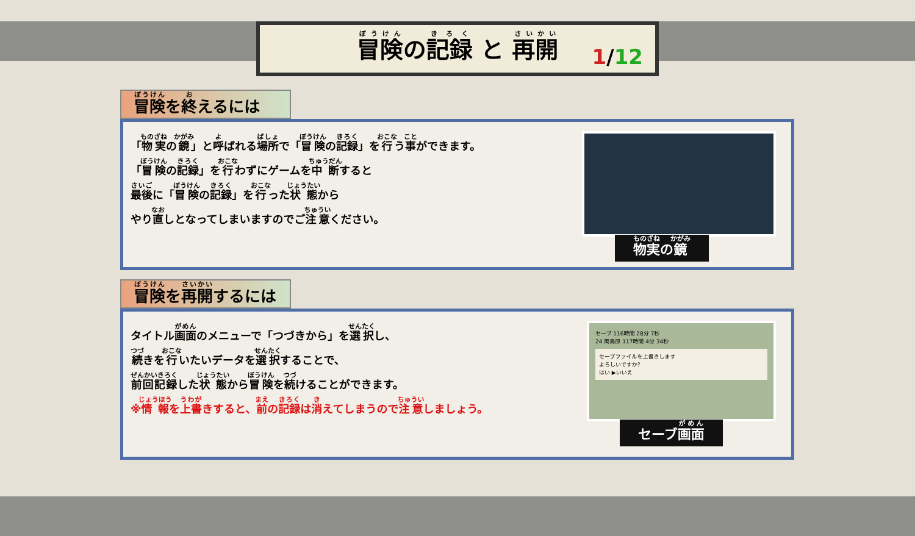冒険の記録 と 再開
1/12
冒険を終えるには
「物実の鏡」と呼ばれる場所で「冒険の記録」を行う事ができます。
「冒険の記録」を行わずにゲームを中断すると
最後に「冒険の記録」を行った状態から
やり直しとなってしまいますのでご注意ください。
物実の鏡
冒険を再開するには
タイトル画面のメニューで「つづきから」を選択し、
続きを行いたいデータを選択することで、
前回記録した状態から冒険を続けることができます。
※情報を上書きすると、前の記録は消えてしまうので注意しましょう。
セーブ 116時間 28分 7秒
24 両島原 117時間 4分 34秒
セーブファイルを上書きします
よろしいですか?
はい ▶いいえ
セーブ画面